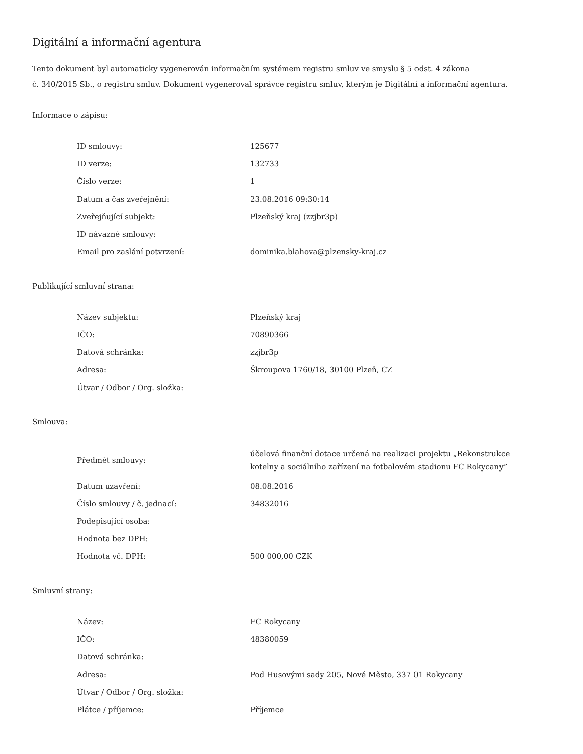Digitální a informační agentura
Tento dokument byl automaticky vygenerován informačním systémem registru smluv ve smyslu § 5 odst. 4 zákona
č. 340/2015 Sb., o registru smluv. Dokument vygeneroval správce registru smluv, kterým je Digitální a informační agentura.
Informace o zápisu:
| ID smlouvy: | 125677 |
| ID verze: | 132733 |
| Číslo verze: | 1 |
| Datum a čas zveřejnění: | 23.08.2016 09:30:14 |
| Zveřejňující subjekt: | Plzeňský kraj (zzjbr3p) |
| ID návazné smlouvy: | |
| Email pro zaslání potvrzení: | dominika.blahova@plzensky-kraj.cz |
Publikující smluvní strana:
| Název subjektu: | Plzeňský kraj |
| IČO: | 70890366 |
| Datová schránka: | zzjbr3p |
| Adresa: | Škroupova 1760/18, 30100 Plzeň, CZ |
| Útvar / Odbor / Org. složka: | |
Smlouva:
| Předmět smlouvy: | účelová finanční dotace určená na realizaci projektu „Rekonstrukce kotelny a sociálního zařízení na fotbalovém stadionu FC Rokycany” |
| Datum uzavření: | 08.08.2016 |
| Číslo smlouvy / č. jednací: | 34832016 |
| Podepisující osoba: | |
| Hodnota bez DPH: | |
| Hodnota vč. DPH: | 500 000,00 CZK |
Smluvní strany:
| Název: | FC Rokycany |
| IČO: | 48380059 |
| Datová schránka: | |
| Adresa: | Pod Husovými sady 205, Nové Město, 337 01 Rokycany |
| Útvar / Odbor / Org. složka: | |
| Plátce / příjemce: | Příjemce |